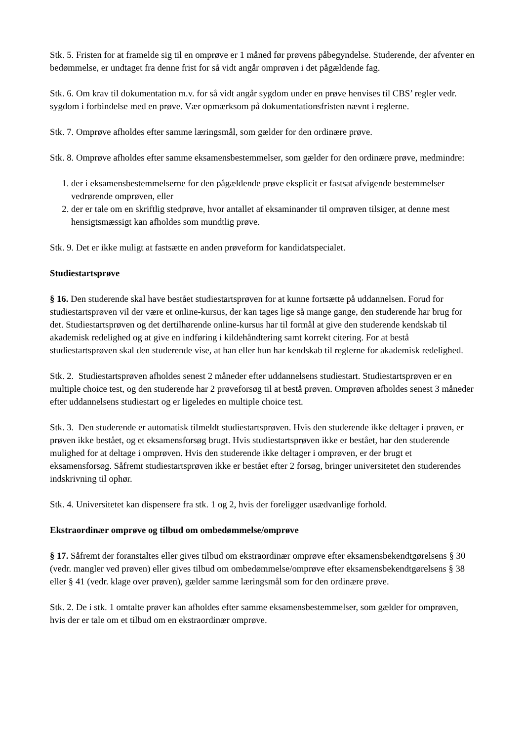Stk. 5. Fristen for at framelde sig til en omprøve er 1 måned før prøvens påbegyndelse. Studerende, der afventer en bedømmelse, er undtaget fra denne frist for så vidt angår omprøven i det pågældende fag.
Stk. 6. Om krav til dokumentation m.v. for så vidt angår sygdom under en prøve henvises til CBS’ regler vedr. sygdom i forbindelse med en prøve. Vær opmærksom på dokumentationsfristen nævnt i reglerne.
Stk. 7. Omprøve afholdes efter samme læringsmål, som gælder for den ordinære prøve.
Stk. 8. Omprøve afholdes efter samme eksamensbestemmelser, som gælder for den ordinære prøve, medmindre:
1. der i eksamensbestemmelserne for den pågældende prøve eksplicit er fastsat afvigende bestemmelser vedrørende omprøven, eller
2. der er tale om en skriftlig stedprøve, hvor antallet af eksaminander til omprøven tilsiger, at denne mest hensigtsmæssigt kan afholdes som mundtlig prøve.
Stk. 9. Det er ikke muligt at fastsætte en anden prøveform for kandidatspecialet.
Studiestartsprøve
§ 16. Den studerende skal have bestået studiestartsprøven for at kunne fortsætte på uddannelsen. Forud for studiestartsprøven vil der være et online-kursus, der kan tages lige så mange gange, den studerende har brug for det. Studiestartsprøven og det dertilhørende online-kursus har til formål at give den studerende kendskab til akademisk redelighed og at give en indføring i kildehåndtering samt korrekt citering. For at bestå studiestartsprøven skal den studerende vise, at han eller hun har kendskab til reglerne for akademisk redelighed.
Stk. 2. Studiestartsprøven afholdes senest 2 måneder efter uddannelsens studiestart. Studiestartsprøven er en multiple choice test, og den studerende har 2 prøveforsøg til at bestå prøven. Omprøven afholdes senest 3 måneder efter uddannelsens studiestart og er ligeledes en multiple choice test.
Stk. 3. Den studerende er automatisk tilmeldt studiestartsprøven. Hvis den studerende ikke deltager i prøven, er prøven ikke bestået, og et eksamensforsøg brugt. Hvis studiestartsprøven ikke er bestået, har den studerende mulighed for at deltage i omprøven. Hvis den studerende ikke deltager i omprøven, er der brugt et eksamensforsøg. Såfremt studiestartsprøven ikke er bestået efter 2 forsøg, bringer universitetet den studerendes indskrivning til ophør.
Stk. 4. Universitetet kan dispensere fra stk. 1 og 2, hvis der foreligger usædvanlige forhold.
Ekstraordinær omprøve og tilbud om ombedømmelse/omprøve
§ 17. Såfremt der foranstaltes eller gives tilbud om ekstraordinær omprøve efter eksamensbekendtgørelsens § 30 (vedr. mangler ved prøven) eller gives tilbud om ombedømmelse/omprøve efter eksamensbekendtgørelsens § 38 eller § 41 (vedr. klage over prøven), gælder samme læringsmål som for den ordinære prøve.
Stk. 2. De i stk. 1 omtalte prøver kan afholdes efter samme eksamensbestemmelser, som gælder for omprøven, hvis der er tale om et tilbud om en ekstraordinær omprøve.